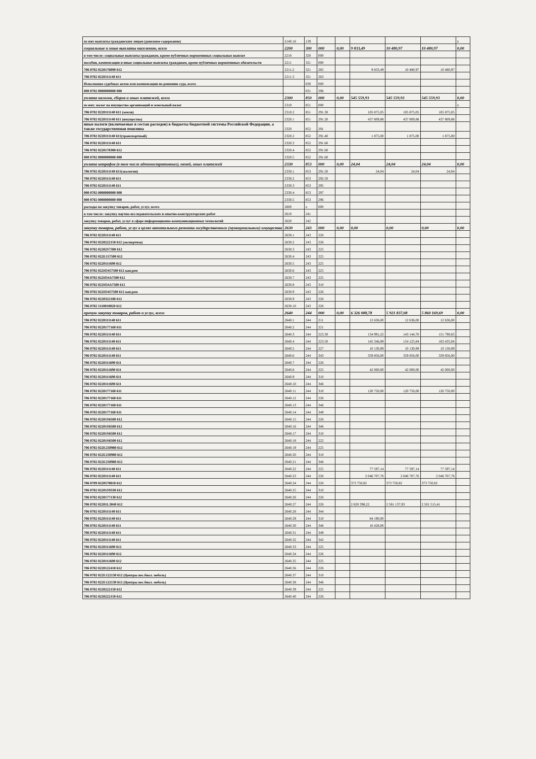| из них выплаты гражданским лицам (денежное содержание) | 2140.16 | 139 | | | | | | x |
| социальные и иные выплаты населению, всего | 2200 | 300 | 000 | 0,00 | 9 833,49 | 10 480,97 | 10 480,97 | 0,00 |
| в том числе: социальные выплаты гражданам, кроме публичных нормативных социальных выплат | 2210 | 320 | 000 | | | | | |
| пособия, компенсации и иные социальные выплаты гражданам, кроме публичных нормативных обязательств | 2211 | 321 | 000 | | | | | |
| 706 0702 0220176890 612 | 2211.2 | 321 | 265 | | 9 833,49 | 10 480,97 | 10 480,97 | |
| 706 0702 0220111140 611 | 2211.3 | 321 | 263 | | | | | |
| Исполнение судебных актов или компенсации по решению суда, всего | | 830 | 000 | | | | | |
| 000 0702 0000000000 000 | | 831 | 296 | | | | | |
| уплата налогов, сборов и иных платежей, всего | 2300 | 850 | 000 | 0,00 | 545 559,93 | 545 559,93 | 545 559,93 | 0,00 |
| из них: налог на имущество организаций и земельный налог | 2310 | 851 | 000 | | | | | x |
| 706 0702 0220111140 611 (земля) | 2310.2 | 851 | 291.30 | | 105 875,05 | 105 875,05 | 105 875,05 | |
| 706 0702 0220111140 611 (имущество) | 2320.1 | 851 | 291.20 | | 437 809,88 | 437 809,88 | 437 809,88 | |
| иные налоги (включаемые в состав расходов) в бюджеты бюджетной системы Российской Федерации, а также государственная пошлина | 2320 | 852 | 291 | | | | | |
| 706 0702 0220111140 611(транспортный) | 2320.2 | 852 | 291.40 | | 1 875,00 | 1 875,00 | 1 875,00 | |
| 706 0702 0220111140 611 | 2320.3 | 852 | 291.60 | | | | | |
| 706 0702 0220178300 612 | 2320.4 | 852 | 291.60 | | | | | |
| 000 0702 0000000000 000 | 2320.5 | 852 | 291.60 | | | | | |
| уплата штрафов (в том числе административных), пеней, иных платежей | 2330 | 853 | 000 | 0,00 | 24,04 | 24,04 | 24,04 | 0,00 |
| 706 0702 0220111140 611(экология) | 2330.1 | 853 | 291.50 | | 24,04 | 24,04 | 24,04 | |
| 706 0702 0220111140 611 | 2330.2 | 853 | 292.50 | | | | | |
| 706 0702 0220111140 611 | 2330.3 | 853 | 295 | | | | | |
| 000 0702 0000000000 000 | 2330.4 | 853 | 297 | | | | | |
| 000 0702 0000000000 000 | 2330.5 | 853 | 296 | | | | | |
| расходы на закупку товаров, работ, услуг, всего | 2600 | x | 000 | | | | | |
| в том числе: закупку научно-исследовательских и опытно-конструкторских работ | 2610 | 241 | | | | | | |
| закупку товаров, работ, услуг в сфере информационно-коммуникационных технологий | 2620 | 242 | | | | | | |
| закупку товаров, работ, услуг в целях капитального ремонта государственного (муниципального) имущества | 2630 | 243 | 000 | 0,00 | 0,00 | 0,00 | 0,00 | 0,00 |
| 706 0702 0220111140 611 | 2630.1 | 243 | 226 | | | | | |
| 706 0702 0220222150 612 (экспертиза) | 2630.2 | 243 | 226 | | | | | |
| 706 0702 02202S7300 612 | 2630.3 | 243 | 225 | | | | | |
| 706 0702 022E157500 612 | 2630.4 | 243 | 225 | | | | | |
| 706 0702 0220111690 612 | 2630.5 | 243 | 225 | | | | | |
| 706 0702 022IO457500 612 кап.рем | 2630.6 | 243 | 225 | | | | | |
| 706 0702 022IO4A7500 612 | 2630.7 | 243 | 225 | | | | | |
| 706 0702 022IO4A7500 612 | 2630.8 | 243 | 310 | | | | | |
| 706 0702 022IO457500 612 кап.рем | 2630.9 | 243 | 226 | | | | | |
| 706 0702 0220322180 612 | 2630.9 | 243 | 226 | | | | | |
| 706 0702 5110010020 612 | 2630.10 | 243 | 226 | | | | | |
| прочую закупку товаров, работ и услуг, всего | 2640 | 244 | 000 | 0,00 | 6 326 088,78 | 5 921 837,08 | 5 860 169,69 | 0,00 |
| 706 0702 0220111140 611 | 2640.1 | 244 | 211 | | 12 636,00 | 12 636,00 | 12 636,00 | |
| 706 0702 0220177160 611 | 2640.2 | 244 | 221 | | | | | |
| 706 0702 0220111140 611 | 2640.3 | 244 | 223.30 | | 134 991,22 | 143 144,70 | 151 790,63 | |
| 706 0702 0220111140 611 | 2640.4 | 244 | 223.50 | | 145 346,89 | 154 125,84 | 163 435,04 | |
| 706 0702 0220111140 611 | 2640.5 | 244 | 227 | | 10 130,89 | 10 130,89 | 10 130,89 | |
| 706 0702 0220111140 611 | 2640.6 | 244 | 343 | | 359 856,00 | 359 856,00 | 359 856,00 | |
| 706 0702 0220111690 611 | 2640.7 | 244 | 226 | | | | | |
| 706 0702 0220111690 611 | 2640.8 | 244 | 225 | | 42 000,00 | 42 000,00 | 42 000,00 | |
| 706 0702 0220111690 611 | 2640.9 | 244 | 310 | | | | | |
| 706 0702 0220111690 611 | 2640.10 | 244 | 346 | | | | | |
| 706 0702 0220177160 611 | 2640.11 | 244 | 310 | | 120 750,00 | 120 750,00 | 120 750,00 | |
| 706 0702 0220177160 611 | 2640.12 | 244 | 226 | | | | | |
| 706 0702 0220177160 611 | 2640.13 | 244 | 346 | | | | | |
| 706 0702 0220177160 611 | 2640.14 | 244 | 349 | | | | | |
| 706 0702 02201S6500 612 | 2640.15 | 244 | 226 | | | | | |
| 706 0702 02201S6500 612 | 2640.16 | 244 | 346 | | | | | |
| 706 0702 02201S6500 612 | 2640.17 | 244 | 310 | | | | | |
| 706 0702 02201S6500 612 | 2640.18 | 244 | 222 | | | | | |
| 706 0702 022E250980 612 | 2640.19 | 244 | 225 | | | | | |
| 706 0702 022E250980 612 | 2640.20 | 244 | 310 | | | | | |
| 706 0702 022E250980 612 | 2640.21 | 244 | 346 | | | | | |
| 706 0702 0220111140 611 | 2640.22 | 244 | 225 | | 77 597,14 | 77 597,14 | 77 597,14 | |
| 706 0702 0220111140 611 | 2640.23 | 244 | 226 | | 2 046 707,76 | 2 046 707,76 | 2 046 707,76 | |
| 706 0709 0220578810 612 | 2640.24 | 244 | 226 | | 373 750,82 | 373 750,82 | 373 750,82 | |
| 706 0702 02201S9330 612 | 2640.25 | 244 | 310 | | | | | |
| 706 0702 0220177130 612 | 2640.26 | 244 | 226 | | | | | |
| 706 0702 02201L3040 612 | 2640.27 | 244 | 226 | | 2 820 398,22 | 2 581 137,93 | 2 501 515,41 | |
| 706 0702 0220111140 611 | 2640.28 | 244 | 344 | | | | | |
| 706 0702 0220111140 611 | 2640.29 | 244 | 310 | | 84 190,00 | | | |
| 706 0702 0220111140 611 | 2640.30 | 244 | 346 | | 16 428,00 | | | |
| 706 0702 0220111140 611 | 2640.31 | 244 | 349 | | | | | |
| 706 0702 0220111140 611 | 2640.32 | 244 | 342 | | | | | |
| 706 0702 0220111690 612 | 2640.33 | 244 | 225 | | | | | |
| 706 0702 0220111690 612 | 2640.34 | 244 | 226 | | | | | |
| 706 0702 0220111690 612 | 2640.35 | 244 | 225 | | | | | |
| 706 0702 0220122410 612 | 2640.36 | 244 | 226 | | | | | |
| 706 0702 022E122130 612 (Центры нес.биол. мебель) | 2640.37 | 244 | 310 | | | | | |
| 706 0702 022E122130 612 (Центры нес.биол. мебель) | 2640.38 | 244 | 346 | | | | | |
| 706 0702 0220222150 612 | 2640.39 | 244 | 225 | | | | | |
| 706 0702 0220222150 612 | 2640.40 | 244 | 226 | | | | | |